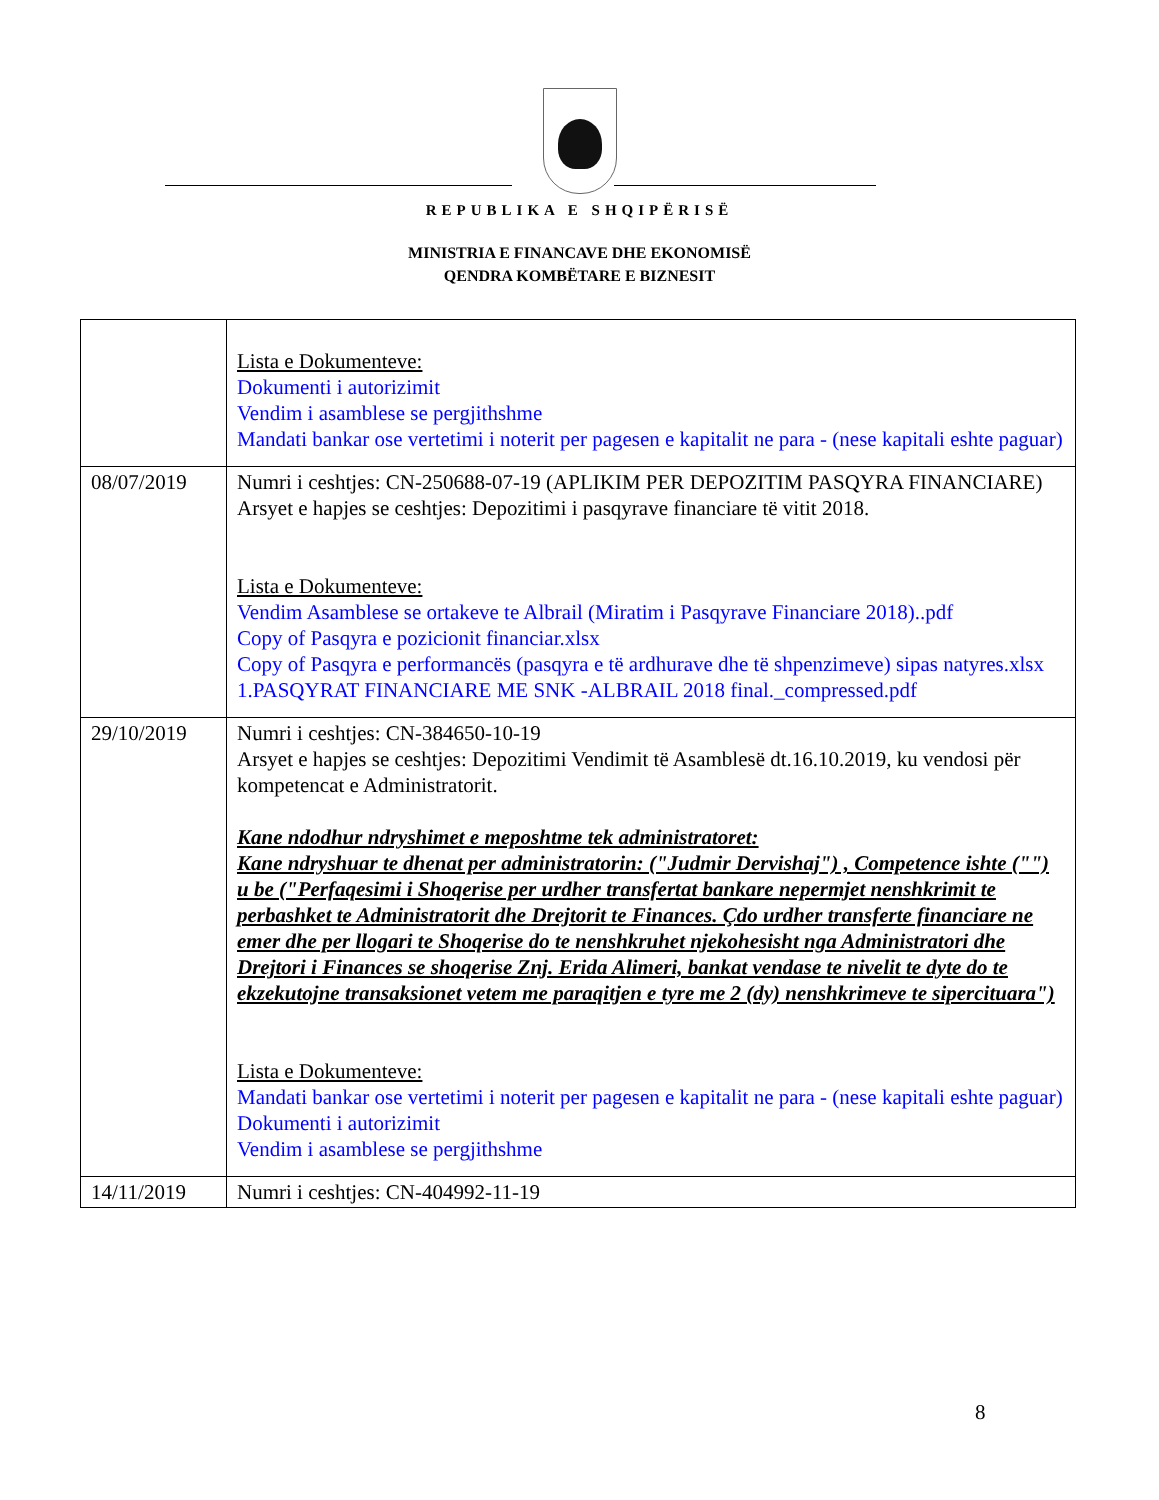REPUBLIKA E SHQIPËRISË
MINISTRIA E FINANCAVE DHE EKONOMISË
QENDRA KOMBËTARE E BIZNESIT
| | Lista e Dokumenteve: Dokumenti i autorizimit Vendim i asamblese se pergjithshme Mandati bankar ose vertetimi i noterit per pagesen e kapitalit ne para - (nese kapitali eshte paguar) |
| 08/07/2019 | Numri i ceshtjes: CN-250688-07-19 (APLIKIM PER DEPOZITIM PASQYRA FINANCIARE) Arsyet e hapjes se ceshtjes: Depozitimi i pasqyrave financiare të vitit 2018. Lista e Dokumenteve: Vendim Asamblese se ortakeve te Albrail (Miratim i Pasqyrave Financiare 2018)..pdf Copy of Pasqyra e pozicionit financiar.xlsx Copy of Pasqyra e performancës (pasqyra e të ardhurave dhe të shpenzimeve) sipas natyres.xlsx 1.PASQYRAT FINANCIARE ME SNK -ALBRAIL 2018 final._compressed.pdf |
| 29/10/2019 | Numri i ceshtjes: CN-384650-10-19 Arsyet e hapjes se ceshtjes: Depozitimi Vendimit të Asamblesë dt.16.10.2019, ku vendosi për kompetencat e Administratorit. Kane ndodhur ndryshimet e meposhtme tek administratoret: Kane ndryshuar te dhenat per administratorin: ("Judmir Dervishaj") , Competence ishte ("") u be ("Perfaqesimi i Shoqerise per urdher transfertat bankare nepermjet nenshkrimit te perbashket te Administratorit dhe Drejtorit te Finances. Çdo urdher transferte financiare ne emer dhe per llogari te Shoqerise do te nenshkruhet njekohesisht nga Administratori dhe Drejtori i Finances se shoqerise Znj. Erida Alimeri, bankat vendase te nivelit te dyte do te ekzekutojne transaksionet vetem me paraqitjen e tyre me 2 (dy) nenshkrimeve te sipercituara") Lista e Dokumenteve: Mandati bankar ose vertetimi i noterit per pagesen e kapitalit ne para - (nese kapitali eshte paguar) Dokumenti i autorizimit Vendim i asamblese se pergjithshme |
| 14/11/2019 | Numri i ceshtjes: CN-404992-11-19 |
8